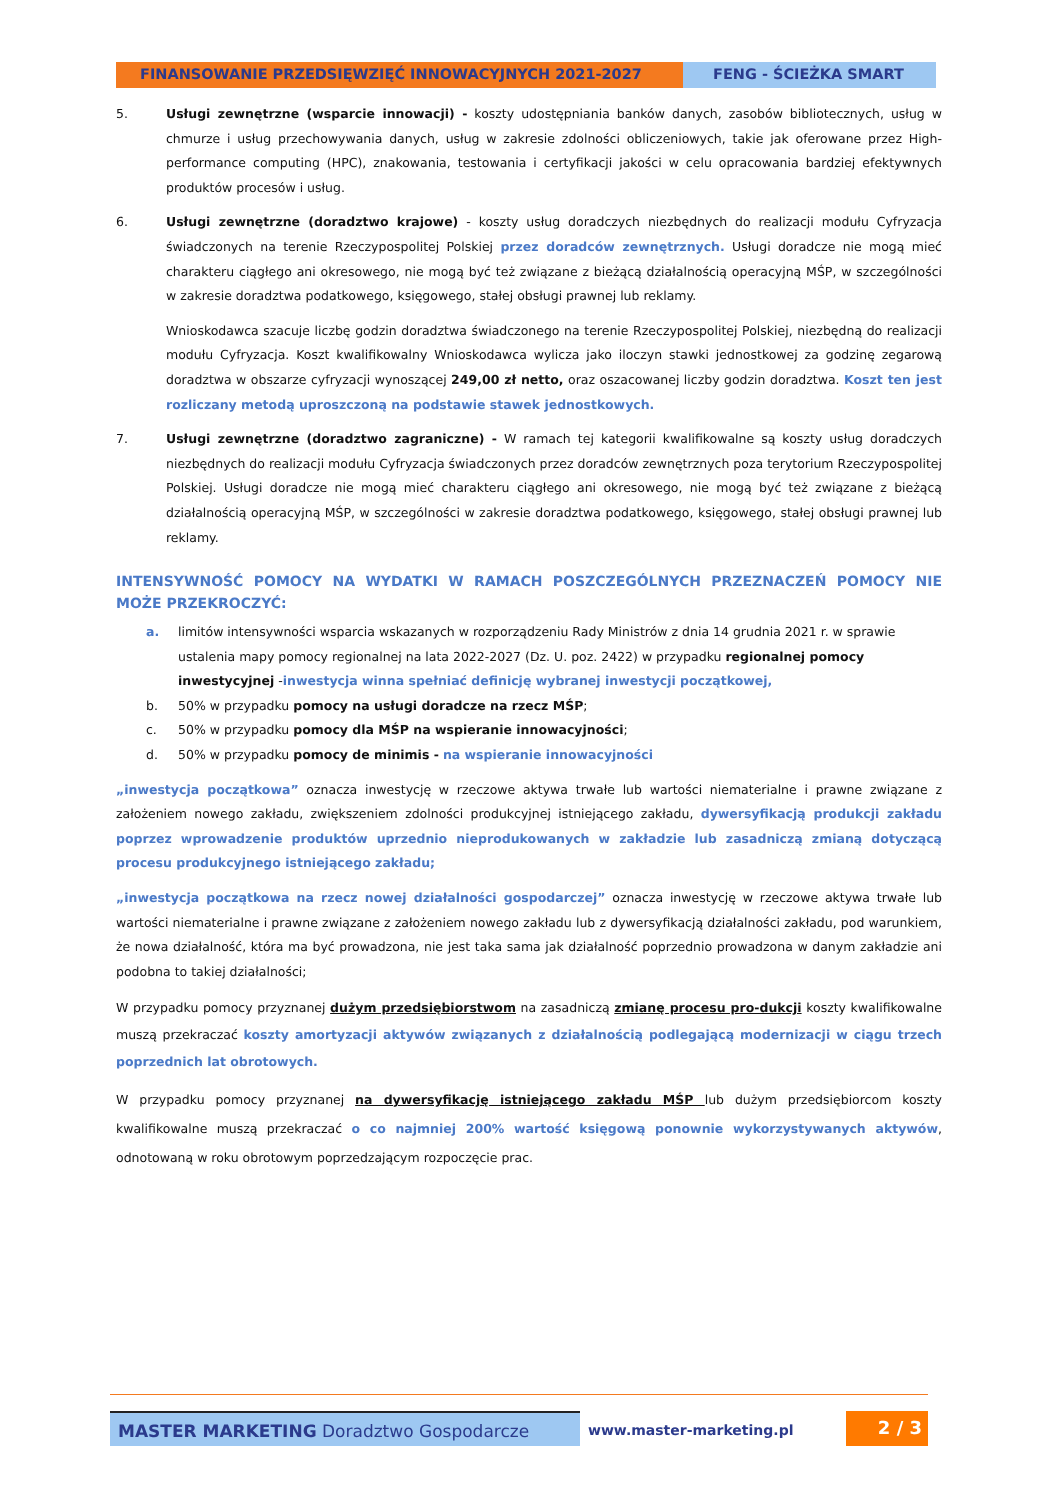FINANSOWANIE PRZEDSIĘWZIĘĆ INNOWACYJNYCH 2021-2027 FENG - ŚCIEŻKA SMART
5. Usługi zewnętrzne (wsparcie innowacji) - koszty udostępniania banków danych, zasobów bibliotecznych, usług w chmurze i usług przechowywania danych, usług w zakresie zdolności obliczeniowych, takie jak oferowane przez High-performance computing (HPC), znakowania, testowania i certyfikacji jakości w celu opracowania bardziej efektywnych produktów procesów i usług.
6. Usługi zewnętrzne (doradztwo krajowe) - koszty usług doradczych niezbędnych do realizacji modułu Cyfryzacja świadczonych na terenie Rzeczypospolitej Polskiej przez doradców zewnętrznych. Usługi doradcze nie mogą mieć charakteru ciągłego ani okresowego, nie mogą być też związane z bieżącą działalnością operacyjną MŚP, w szczególności w zakresie doradztwa podatkowego, księgowego, stałej obsługi prawnej lub reklamy.
Wnioskodawca szacuje liczbę godzin doradztwa świadczonego na terenie Rzeczypospolitej Polskiej, niezbędną do realizacji modułu Cyfryzacja. Koszt kwalifikowalny Wnioskodawca wylicza jako iloczyn stawki jednostkowej za godzinę zegarową doradztwa w obszarze cyfryzacji wynoszącej 249,00 zł netto, oraz oszacowanej liczby godzin doradztwa. Koszt ten jest rozliczany metodą uproszczoną na podstawie stawek jednostkowych.
7. Usługi zewnętrzne (doradztwo zagraniczne) - W ramach tej kategorii kwalifikowalne są koszty usług doradczych niezbędnych do realizacji modułu Cyfryzacja świadczonych przez doradców zewnętrznych poza terytorium Rzeczypospolitej Polskiej. Usługi doradcze nie mogą mieć charakteru ciągłego ani okresowego, nie mogą być też związane z bieżącą działalnością operacyjną MŚP, w szczególności w zakresie doradztwa podatkowego, księgowego, stałej obsługi prawnej lub reklamy.
INTENSYWNOŚĆ POMOCY NA WYDATKI W RAMACH POSZCZEGÓLNYCH PRZEZNACZEŃ POMOCY NIE MOŻE PRZEKROCZYĆ:
a. limitów intensywności wsparcia wskazanych w rozporządzeniu Rady Ministrów z dnia 14 grudnia 2021 r. w sprawie ustalenia mapy pomocy regionalnej na lata 2022-2027 (Dz. U. poz. 2422) w przypadku regionalnej pomocy inwestycyjnej -inwestycja winna spełniać definicję wybranej inwestycji początkowej,
b. 50% w przypadku pomocy na usługi doradcze na rzecz MŚP;
c. 50% w przypadku pomocy dla MŚP na wspieranie innowacyjności;
d. 50% w przypadku pomocy de minimis - na wspieranie innowacyjności
„inwestycja początkowa” oznacza inwestycję w rzeczowe aktywa trwałe lub wartości niematerialne i prawne związane z założeniem nowego zakładu, zwiększeniem zdolności produkcyjnej istniejącego zakładu, dywersyfikacją produkcji zakładu poprzez wprowadzenie produktów uprzednio nieprodukowanych w zakładzie lub zasadniczą zmianą dotyczącą procesu produkcyjnego istniejącego zakładu;
„inwestycja początkowa na rzecz nowej działalności gospodarczej” oznacza inwestycję w rzeczowe aktywa trwałe lub wartości niematerialne i prawne związane z założeniem nowego zakładu lub z dywersyfikacją działalności zakładu, pod warunkiem, że nowa działalność, która ma być prowadzona, nie jest taka sama jak działalność poprzednio prowadzona w danym zakładzie ani podobna to takiej działalności;
W przypadku pomocy przyznanej dużym przedsiębiorstwom na zasadniczą zmianę procesu pro-dukcji koszty kwalifikowalne muszą przekraczać koszty amortyzacji aktywów związanych z działalnością podlegającą modernizacji w ciągu trzech poprzednich lat obrotowych.
W przypadku pomocy przyznanej na dywersyfikację istniejącego zakładu MŚP lub dużym przedsiębiorcom koszty kwalifikowalne muszą przekraczać o co najmniej 200% wartość księgową ponownie wykorzystywanych aktywów, odnotowaną w roku obrotowym poprzedzającym rozpoczęcie prac.
MASTER MARKETING Doradztwo Gospodarcze
www.master-marketing.pl
2 / 3